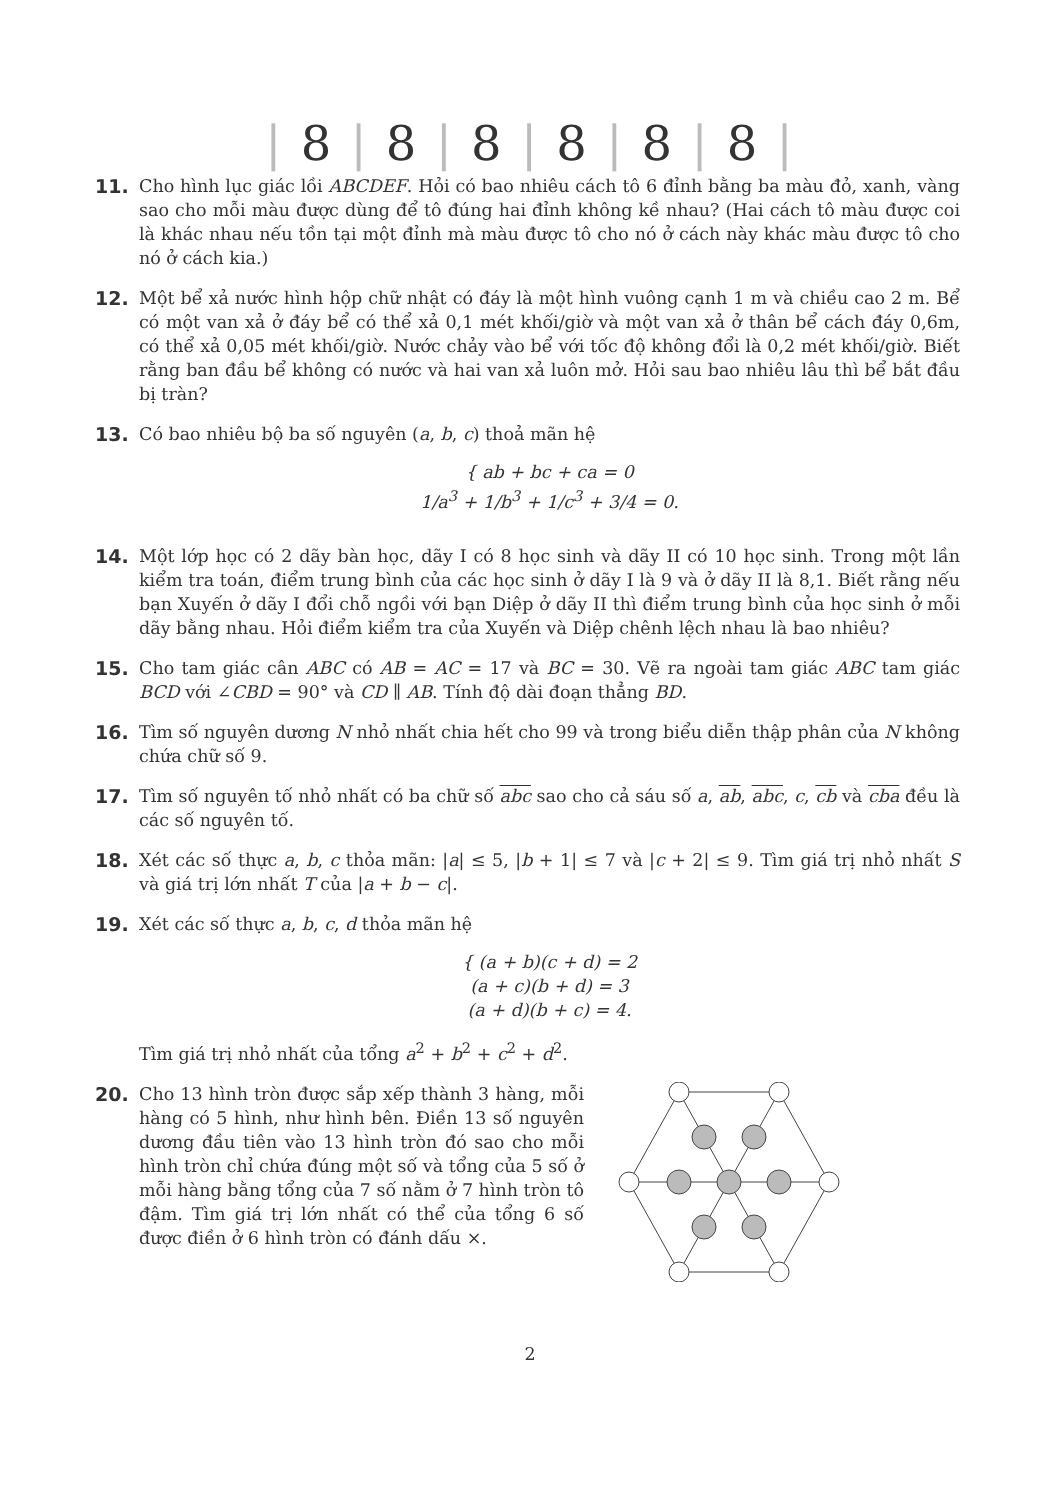| 8 | 8 | 8 | 8 | 8 | 8 |
11. Cho hình lục giác lồi ABCDEF. Hỏi có bao nhiêu cách tô 6 đỉnh bằng ba màu đỏ, xanh, vàng sao cho mỗi màu được dùng để tô đúng hai đỉnh không kề nhau? (Hai cách tô màu được coi là khác nhau nếu tồn tại một đỉnh mà màu được tô cho nó ở cách này khác màu được tô cho nó ở cách kia.)
12. Một bể xả nước hình hộp chữ nhật có đáy là một hình vuông cạnh 1 m và chiều cao 2 m. Bể có một van xả ở đáy bể có thể xả 0,1 mét khối/giờ và một van xả ở thân bể cách đáy 0,6m, có thể xả 0,05 mét khối/giờ. Nước chảy vào bể với tốc độ không đổi là 0,2 mét khối/giờ. Biết rằng ban đầu bể không có nước và hai van xả luôn mở. Hỏi sau bao nhiêu lâu thì bể bắt đầu bị tràn?
13. Có bao nhiêu bộ ba số nguyên (a, b, c) thoả mãn hệ
{ ab + bc + ca = 0
1/a<sup>3</sup> + 1/b<sup>3</sup> + 1/c<sup>3</sup> + 3/4 = 0.
14. Một lớp học có 2 dãy bàn học, dãy I có 8 học sinh và dãy II có 10 học sinh. Trong một lần kiểm tra toán, điểm trung bình của các học sinh ở dãy I là 9 và ở dãy II là 8,1. Biết rằng nếu bạn Xuyến ở dãy I đổi chỗ ngồi với bạn Diệp ở dãy II thì điểm trung bình của học sinh ở mỗi dãy bằng nhau. Hỏi điểm kiểm tra của Xuyến và Diệp chênh lệch nhau là bao nhiêu?
15. Cho tam giác cân ABC có AB = AC = 17 và BC = 30. Vẽ ra ngoài tam giác ABC tam giác BCD với ∠CBD = 90° và CD ∥ AB. Tính độ dài đoạn thẳng BD.
16. Tìm số nguyên dương N nhỏ nhất chia hết cho 99 và trong biểu diễn thập phân của N không chứa chữ số 9.
17. Tìm số nguyên tố nhỏ nhất có ba chữ số abc sao cho cả sáu số a, ab, abc, c, cb và cba đều là các số nguyên tố.
18. Xét các số thực a, b, c thỏa mãn: |a| ≤ 5, |b + 1| ≤ 7 và |c + 2| ≤ 9. Tìm giá trị nhỏ nhất S và giá trị lớn nhất T của |a + b − c|.
19. Xét các số thực a, b, c, d thỏa mãn hệ
{ (a + b)(c + d) = 2
(a + c)(b + d) = 3
(a + d)(b + c) = 4.
Tìm giá trị nhỏ nhất của tổng a<sup>2</sup> + b<sup>2</sup> + c<sup>2</sup> + d<sup>2</sup>.
20. Cho 13 hình tròn được sắp xếp thành 3 hàng, mỗi hàng có 5 hình, như hình bên. Điền 13 số nguyên dương đầu tiên vào 13 hình tròn đó sao cho mỗi hình tròn chỉ chứa đúng một số và tổng của 5 số ở mỗi hàng bằng tổng của 7 số nằm ở 7 hình tròn tô đậm. Tìm giá trị lớn nhất có thể của tổng 6 số được điền ở 6 hình tròn có đánh dấu ×.
2